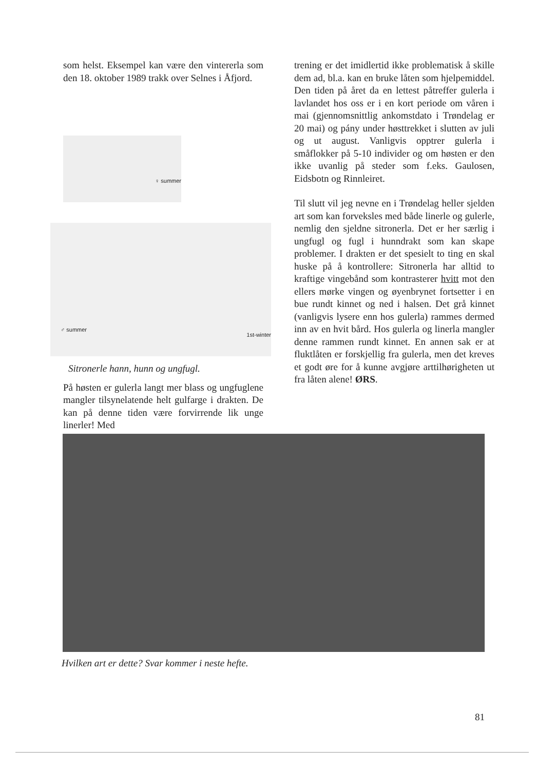som helst. Eksempel kan være den vintererla som den 18. oktober 1989 trakk over Selnes i Åfjord.
♀ summer
♂ summer
1st-winter
Sitronerle hann, hunn og ungfugl.
På høsten er gulerla langt mer blass og ungfuglene mangler tilsynelatende helt gulfarge i drakten. De kan på denne tiden være forvirrende lik unge linerler! Med
trening er det imidlertid ikke problematisk å skille dem ad, bl.a. kan en bruke låten som hjelpemiddel. Den tiden på året da en lettest påtreffer gulerla i lavlandet hos oss er i en kort periode om våren i mai (gjennomsnittlig ankomstdato i Trøndelag er 20 mai) og pány under høsttrekket i slutten av juli og ut august. Vanligvis opptrer gulerla i småflokker på 5-10 individer og om høsten er den ikke uvanlig på steder som f.eks. Gaulosen, Eidsbotn og Rinnleiret.
Til slutt vil jeg nevne en i Trøndelag heller sjelden art som kan forveksles med både linerle og gulerle, nemlig den sjeldne sitronerla. Det er her særlig i ungfugl og fugl i hunndrakt som kan skape problemer. I drakten er det spesielt to ting en skal huske på å kontrollere: Sitronerla har alltid to kraftige vingebånd som kontrasterer hvitt mot den ellers mørke vingen og øyenbrynet fortsetter i en bue rundt kinnet og ned i halsen. Det grå kinnet (vanligvis lysere enn hos gulerla) rammes dermed inn av en hvit bård. Hos gulerla og linerla mangler denne rammen rundt kinnet. En annen sak er at fluktlåten er forskjellig fra gulerla, men det kreves et godt øre for å kunne avgjøre arttilhørigheten ut fra låten alene! ØRS.
Hvilken art er dette? Svar kommer i neste hefte.
81